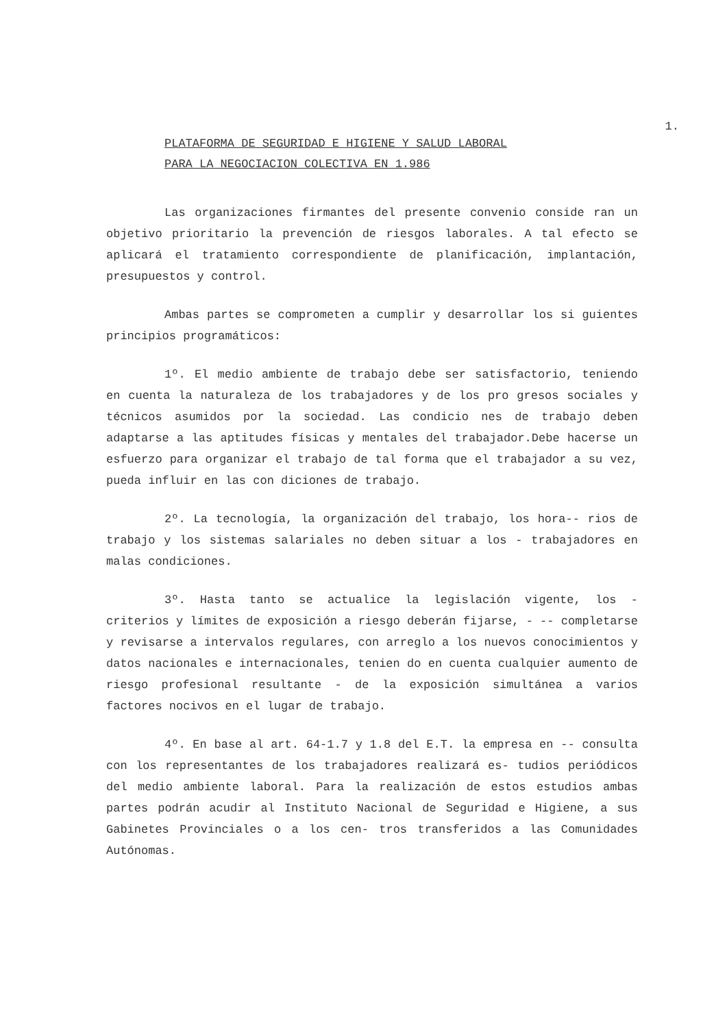1.
PLATAFORMA DE SEGURIDAD E HIGIENE Y SALUD LABORAL
PARA LA NEGOCIACION COLECTIVA EN 1.986
Las organizaciones firmantes del presente convenio conside ran un objetivo prioritario la prevención de riesgos laborales. A tal efecto se aplicará el tratamiento correspondiente de planificación, implantación, presupuestos y control.
Ambas partes se comprometen a cumplir y desarrollar los si guientes principios programáticos:
1º. El medio ambiente de trabajo debe ser satisfactorio, teniendo en cuenta la naturaleza de los trabajadores y de los pro gresos sociales y técnicos asumidos por la sociedad. Las condicio nes de trabajo deben adaptarse a las aptitudes físicas y mentales del trabajador.Debe hacerse un esfuerzo para organizar el trabajo de tal forma que el trabajador a su vez, pueda influir en las con diciones de trabajo.
2º. La tecnología, la organización del trabajo, los hora-- rios de trabajo y los sistemas salariales no deben situar a los - trabajadores en malas condiciones.
3º. Hasta tanto se actualice la legislación vigente, los - criterios y límites de exposición a riesgo deberán fijarse, - -- completarse y revisarse a intervalos regulares, con arreglo a los nuevos conocimientos y datos nacionales e internacionales, tenien do en cuenta cualquier aumento de riesgo profesional resultante - de la exposición simultánea a varios factores nocivos en el lugar de trabajo.
4º. En base al art. 64-1.7 y 1.8 del E.T. la empresa en -- consulta con los representantes de los trabajadores realizará es- tudios periódicos del medio ambiente laboral. Para la realización de estos estudios ambas partes podrán acudir al Instituto Nacional de Seguridad e Higiene, a sus Gabinetes Provinciales o a los cen- tros transferidos a las Comunidades Autónomas.